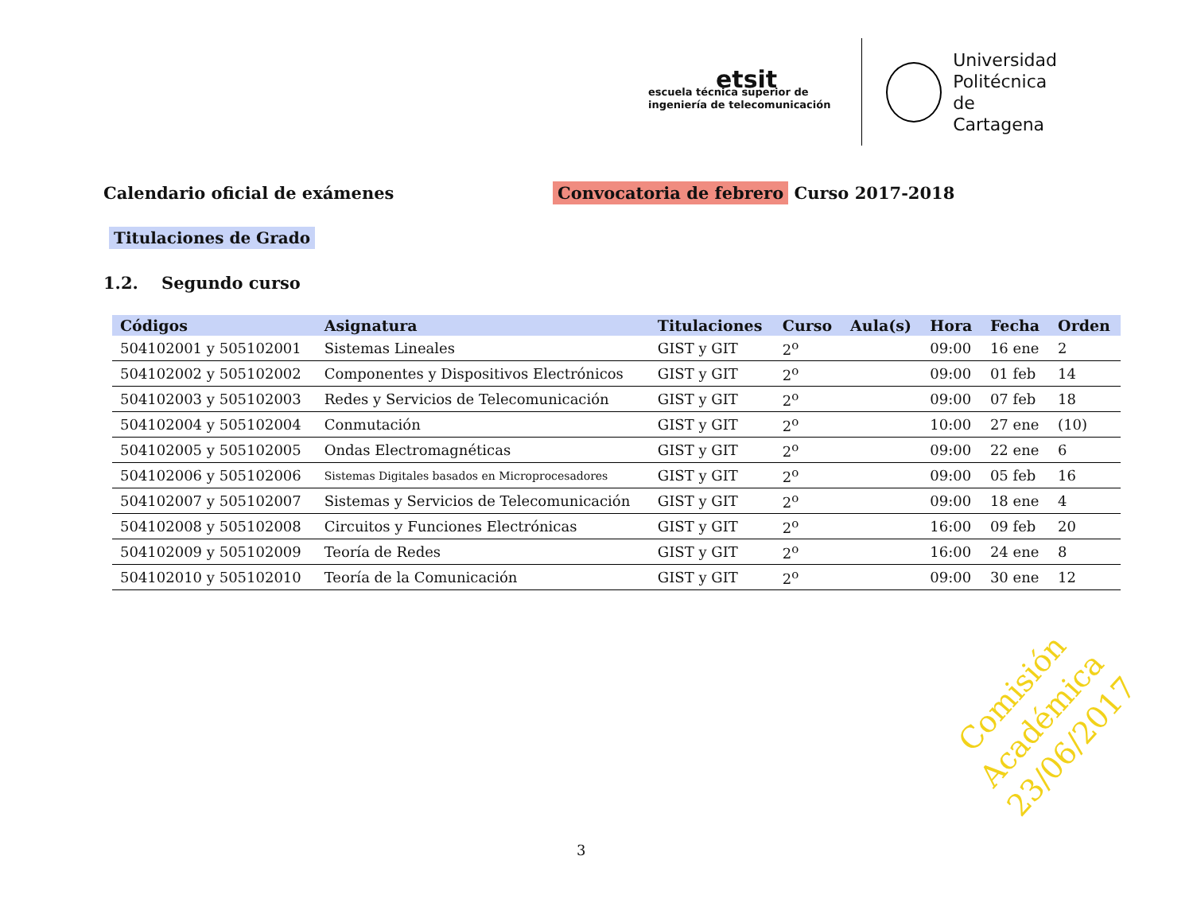etsit
escuela técnica superior de
ingeniería de telecomunicación
Universidad
Politécnica
de Cartagena
Calendario oficial de exámenes Convocatoria de febrero Curso 2017-2018
Titulaciones de Grado
1.2. Segundo curso
| Códigos | Asignatura | Titulaciones | Curso | Aula(s) | Hora | Fecha | Orden |
| --- | --- | --- | --- | --- | --- | --- | --- |
| 504102001 y 505102001 | Sistemas Lineales | GIST y GIT | 2<sup>o</sup> | | 09:00 | 16 ene | 2 |
| 504102002 y 505102002 | Componentes y Dispositivos Electrónicos | GIST y GIT | 2<sup>o</sup> | | 09:00 | 01 feb | 14 |
| 504102003 y 505102003 | Redes y Servicios de Telecomunicación | GIST y GIT | 2<sup>o</sup> | | 09:00 | 07 feb | 18 |
| 504102004 y 505102004 | Conmutación | GIST y GIT | 2<sup>o</sup> | | 10:00 | 27 ene | (10) |
| 504102005 y 505102005 | Ondas Electromagnéticas | GIST y GIT | 2<sup>o</sup> | | 09:00 | 22 ene | 6 |
| 504102006 y 505102006 | Sistemas Digitales basados en Microprocesadores | GIST y GIT | 2<sup>o</sup> | | 09:00 | 05 feb | 16 |
| 504102007 y 505102007 | Sistemas y Servicios de Telecomunicación | GIST y GIT | 2<sup>o</sup> | | 09:00 | 18 ene | 4 |
| 504102008 y 505102008 | Circuitos y Funciones Electrónicas | GIST y GIT | 2<sup>o</sup> | | 16:00 | 09 feb | 20 |
| 504102009 y 505102009 | Teoría de Redes | GIST y GIT | 2<sup>o</sup> | | 16:00 | 24 ene | 8 |
| 504102010 y 505102010 | Teoría de la Comunicación | GIST y GIT | 2<sup>o</sup> | | 09:00 | 30 ene | 12 |
Comisión Académica
23/06/2017
3